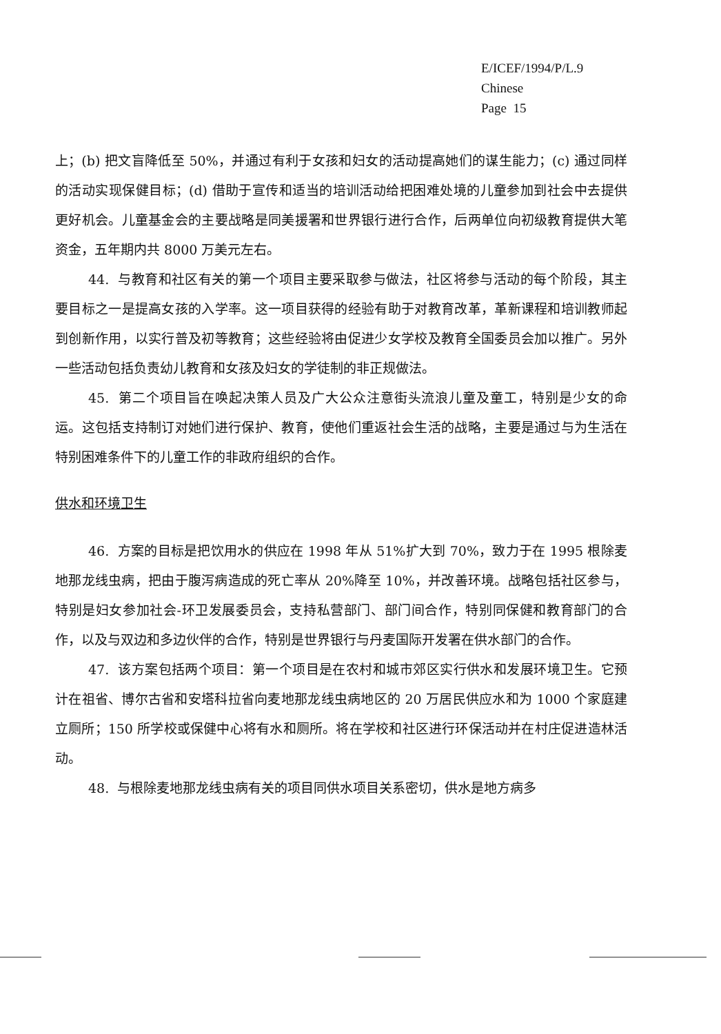E/ICEF/1994/P/L.9
Chinese
Page 15
上；(b) 把文盲降低至 50%，并通过有利于女孩和妇女的活动提高她们的谋生能力；(c) 通过同样的活动实现保健目标；(d) 借助于宣传和适当的培训活动给把困难处境的儿童参加到社会中去提供更好机会。儿童基金会的主要战略是同美援署和世界银行进行合作，后两单位向初级教育提供大笔资金，五年期内共 8000 万美元左右。
44. 与教育和社区有关的第一个项目主要采取参与做法，社区将参与活动的每个阶段，其主要目标之一是提高女孩的入学率。这一项目获得的经验有助于对教育改革，革新课程和培训教师起到创新作用，以实行普及初等教育；这些经验将由促进少女学校及教育全国委员会加以推广。另外一些活动包括负责幼儿教育和女孩及妇女的学徒制的非正规做法。
45. 第二个项目旨在唤起决策人员及广大公众注意街头流浪儿童及童工，特别是少女的命运。这包括支持制订对她们进行保护、教育，使他们重返社会生活的战略，主要是通过与为生活在特别困难条件下的儿童工作的非政府组织的合作。
供水和环境卫生
46. 方案的目标是把饮用水的供应在 1998 年从 51%扩大到 70%，致力于在 1995 根除麦地那龙线虫病，把由于腹泻病造成的死亡率从 20%降至 10%，并改善环境。战略包括社区参与，特别是妇女参加社会-环卫发展委员会，支持私营部门、部门间合作，特别同保健和教育部门的合作，以及与双边和多边伙伴的合作，特别是世界银行与丹麦国际开发署在供水部门的合作。
47. 该方案包括两个项目：第一个项目是在农村和城市郊区实行供水和发展环境卫生。它预计在祖省、博尔古省和安塔科拉省向麦地那龙线虫病地区的 20 万居民供应水和为 1000 个家庭建立厕所；150 所学校或保健中心将有水和厕所。将在学校和社区进行环保活动并在村庄促进造林活动。
48. 与根除麦地那龙线虫病有关的项目同供水项目关系密切，供水是地方病多